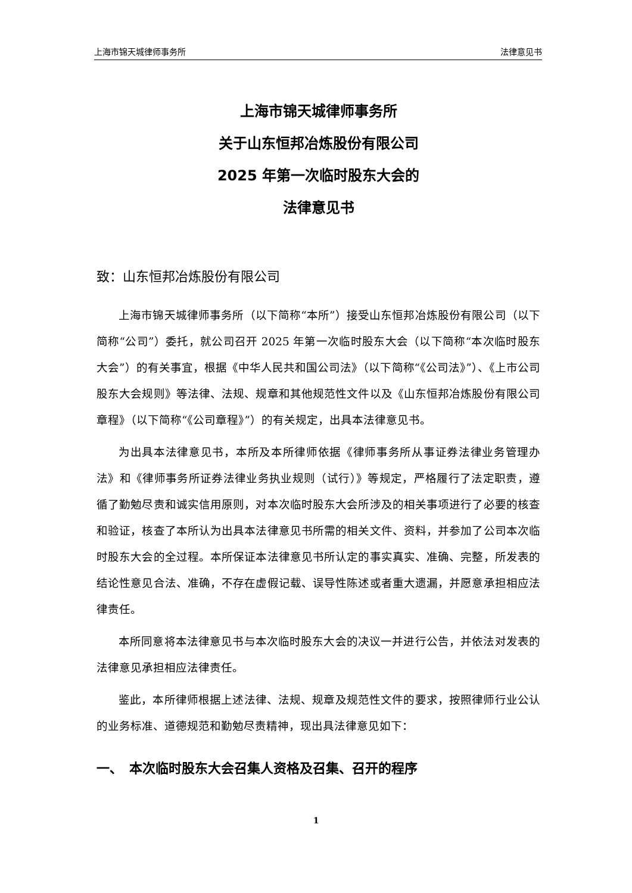上海市锦天城律师事务所 法律意见书
上海市锦天城律师事务所
关于山东恒邦冶炼股份有限公司
2025 年第一次临时股东大会的
法律意见书
致：山东恒邦冶炼股份有限公司
上海市锦天城律师事务所（以下简称“本所”）接受山东恒邦冶炼股份有限公司（以下简称“公司”）委托，就公司召开 2025 年第一次临时股东大会（以下简称“本次临时股东大会”）的有关事宜，根据《中华人民共和国公司法》（以下简称“《公司法》”）、《上市公司股东大会规则》等法律、法规、规章和其他规范性文件以及《山东恒邦冶炼股份有限公司章程》（以下简称“《公司章程》”）的有关规定，出具本法律意见书。
为出具本法律意见书，本所及本所律师依据《律师事务所从事证券法律业务管理办法》和《律师事务所证券法律业务执业规则（试行）》等规定，严格履行了法定职责，遵循了勤勉尽责和诚实信用原则，对本次临时股东大会所涉及的相关事项进行了必要的核查和验证，核查了本所认为出具本法律意见书所需的相关文件、资料，并参加了公司本次临时股东大会的全过程。本所保证本法律意见书所认定的事实真实、准确、完整，所发表的结论性意见合法、准确，不存在虚假记载、误导性陈述或者重大遗漏，并愿意承担相应法律责任。
本所同意将本法律意见书与本次临时股东大会的决议一并进行公告，并依法对发表的法律意见承担相应法律责任。
鉴此，本所律师根据上述法律、法规、规章及规范性文件的要求，按照律师行业公认的业务标准、道德规范和勤勉尽责精神，现出具法律意见如下：
一、　本次临时股东大会召集人资格及召集、召开的程序
1